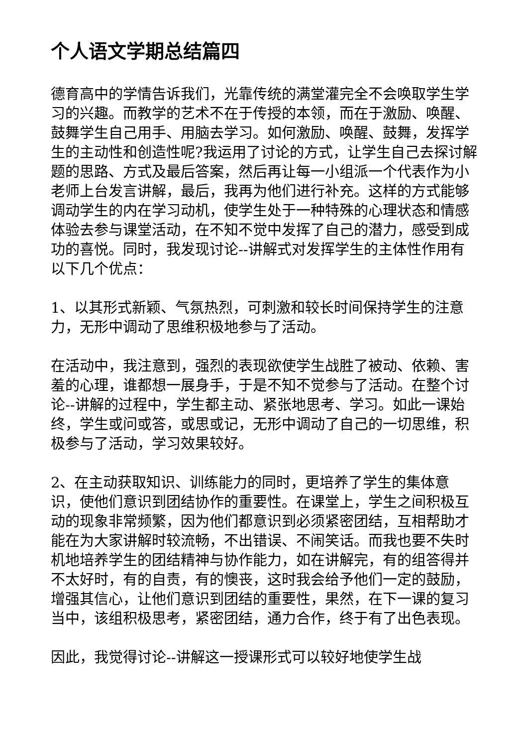个人语文学期总结篇四
德育高中的学情告诉我们，光靠传统的满堂灌完全不会唤取学生学习的兴趣。而教学的艺术不在于传授的本领，而在于激励、唤醒、鼓舞学生自己用手、用脑去学习。如何激励、唤醒、鼓舞，发挥学生的主动性和创造性呢?我运用了讨论的方式，让学生自己去探讨解题的思路、方式及最后答案，然后再让每一小组派一个代表作为小老师上台发言讲解，最后，我再为他们进行补充。这样的方式能够调动学生的内在学习动机，使学生处于一种特殊的心理状态和情感体验去参与课堂活动，在不知不觉中发挥了自己的潜力，感受到成功的喜悦。同时，我发现讨论--讲解式对发挥学生的主体性作用有以下几个优点：
1、以其形式新颖、气氛热烈，可刺激和较长时间保持学生的注意力，无形中调动了思维积极地参与了活动。
在活动中，我注意到，强烈的表现欲使学生战胜了被动、依赖、害羞的心理，谁都想一展身手，于是不知不觉参与了活动。在整个讨论--讲解的过程中，学生都主动、紧张地思考、学习。如此一课始终，学生或问或答，或思或记，无形中调动了自己的一切思维，积极参与了活动，学习效果较好。
2、在主动获取知识、训练能力的同时，更培养了学生的集体意识，使他们意识到团结协作的重要性。在课堂上，学生之间积极互动的现象非常频繁，因为他们都意识到必须紧密团结，互相帮助才能在为大家讲解时较流畅，不出错误、不闹笑话。而我也要不失时机地培养学生的团结精神与协作能力，如在讲解完，有的组答得并不太好时，有的自责，有的懊丧，这时我会给予他们一定的鼓励，增强其信心，让他们意识到团结的重要性，果然，在下一课的复习当中，该组积极思考，紧密团结，通力合作，终于有了出色表现。
因此，我觉得讨论--讲解这一授课形式可以较好地使学生战